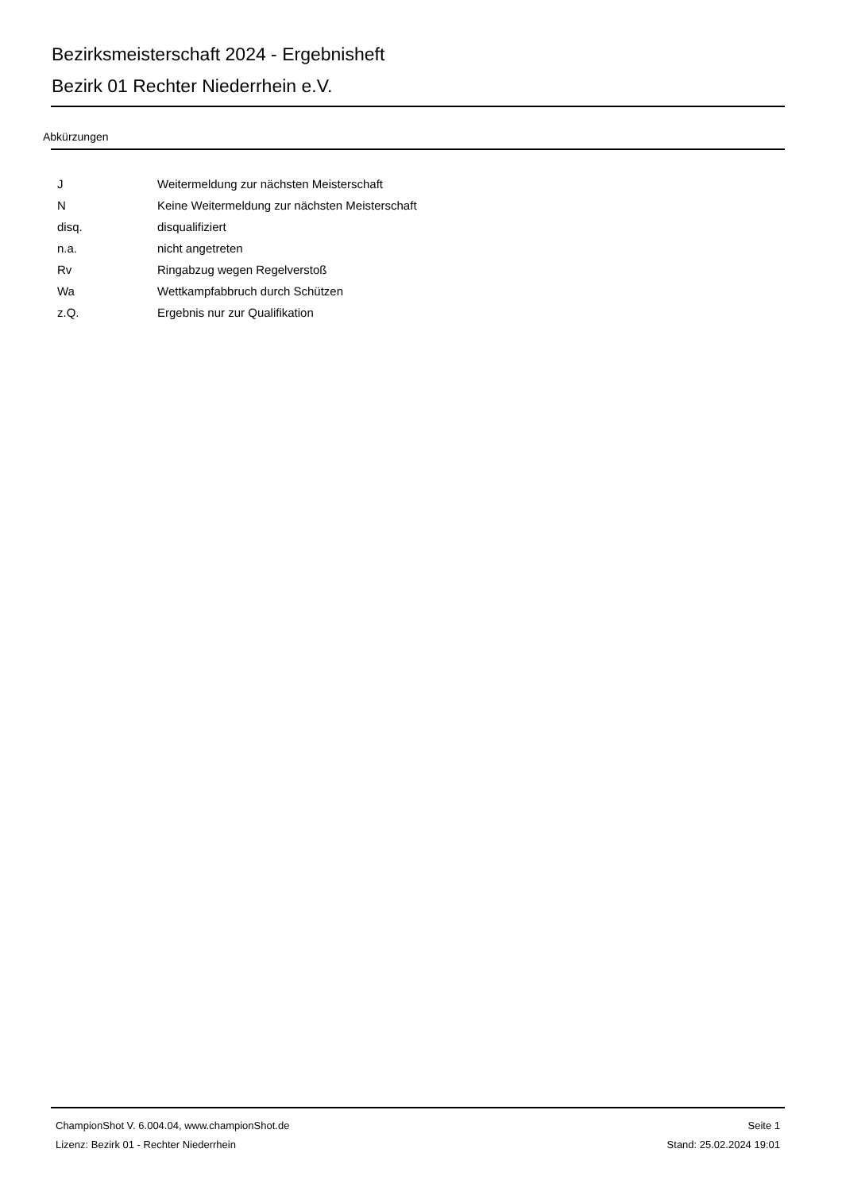Bezirksmeisterschaft 2024 - Ergebnisheft
Bezirk 01 Rechter Niederrhein e.V.
Abkürzungen
| J | Weitermeldung zur nächsten Meisterschaft |
| N | Keine Weitermeldung zur nächsten Meisterschaft |
| disq. | disqualifiziert |
| n.a. | nicht angetreten |
| Rv | Ringabzug wegen Regelverstoß |
| Wa | Wettkampfabbruch durch Schützen |
| z.Q. | Ergebnis nur zur Qualifikation |
ChampionShot V. 6.004.04, www.championShot.de
Lizenz: Bezirk 01 - Rechter Niederrhein
Seite 1
Stand: 25.02.2024 19:01